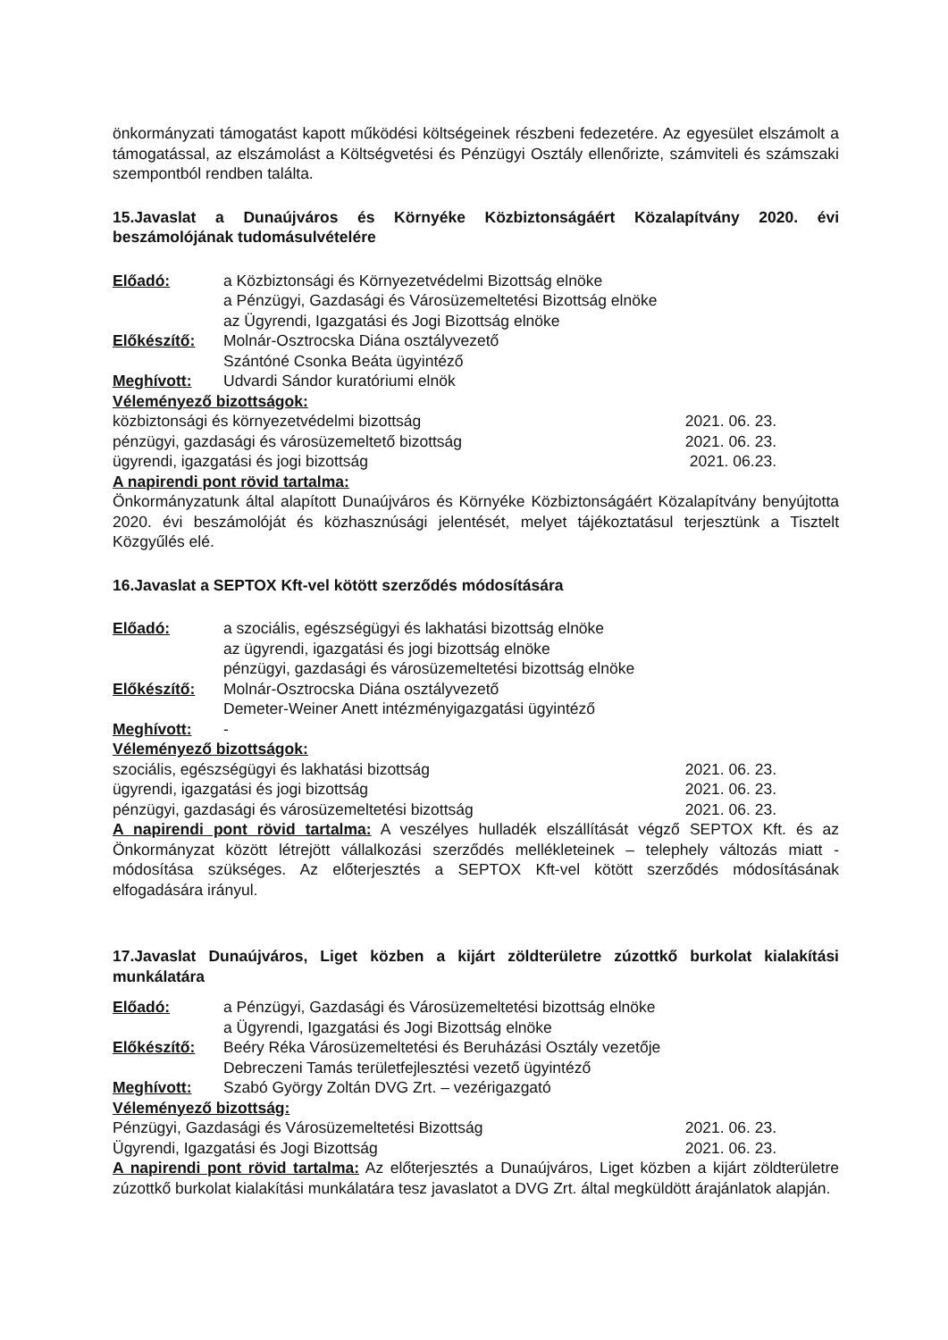önkormányzati támogatást kapott működési költségeinek részbeni fedezetére. Az egyesület elszámolt a támogatással, az elszámolást a Költségvetési és Pénzügyi Osztály ellenőrizte, számviteli és számszaki szempontból rendben találta.
15.Javaslat a Dunaújváros és Környéke Közbiztonságáért Közalapítvány 2020. évi beszámolójának tudomásulvételére
Előadó: a Közbiztonsági és Környezetvédelmi Bizottság elnöke
a Pénzügyi, Gazdasági és Városüzemeltetési Bizottság elnöke
az Ügyrendi, Igazgatási és Jogi Bizottság elnöke
Előkészítő: Molnár-Osztrocska Diána osztályvezető
Szántóné Csonka Beáta ügyintéző
Meghívott: Udvardi Sándor kuratóriumi elnök
Véleményező bizottságok:
közbiztonsági és környezetvédelmi bizottság 2021. 06. 23.
pénzügyi, gazdasági és városüzemeltető bizottság 2021. 06. 23.
ügyrendi, igazgatási és jogi bizottság 2021. 06.23.
A napirendi pont rövid tartalma:
Önkormányzatunk által alapított Dunaújváros és Környéke Közbiztonságáért Közalapítvány benyújtotta 2020. évi beszámolóját és közhasznúsági jelentését, melyet tájékoztatásul terjesztünk a Tisztelt Közgyűlés elé.
16.Javaslat a SEPTOX Kft-vel kötött szerződés módosítására
Előadó: a szociális, egészségügyi és lakhatási bizottság elnöke
az ügyrendi, igazgatási és jogi bizottság elnöke
pénzügyi, gazdasági és városüzemeltetési bizottság elnöke
Előkészítő: Molnár-Osztrocska Diána osztályvezető
Demeter-Weiner Anett intézményigazgatási ügyintéző
Meghívott: -
Véleményező bizottságok:
szociális, egészségügyi és lakhatási bizottság 2021. 06. 23.
ügyrendi, igazgatási és jogi bizottság 2021. 06. 23.
pénzügyi, gazdasági és városüzemeltetési bizottság 2021. 06. 23.
A napirendi pont rövid tartalma: A veszélyes hulladék elszállítását végző SEPTOX Kft. és az Önkormányzat között létrejött vállalkozási szerződés mellékleteinek – telephely változás miatt - módosítása szükséges. Az előterjesztés a SEPTOX Kft-vel kötött szerződés módosításának elfogadására irányul.
17.Javaslat Dunaújváros, Liget közben a kijárt zöldterületre zúzottkő burkolat kialakítási munkálatára
Előadó: a Pénzügyi, Gazdasági és Városüzemeltetési bizottság elnöke
a Ügyrendi, Igazgatási és Jogi Bizottság elnöke
Előkészítő: Beéry Réka Városüzemeltetési és Beruházási Osztály vezetője
Debreczeni Tamás területfejlesztési vezető ügyintéző
Meghívott: Szabó György Zoltán DVG Zrt. – vezérigazgató
Véleményező bizottság:
Pénzügyi, Gazdasági és Városüzemeltetési Bizottság 2021. 06. 23.
Ügyrendi, Igazgatási és Jogi Bizottság 2021. 06. 23.
A napirendi pont rövid tartalma: Az előterjesztés a Dunaújváros, Liget közben a kijárt zöldterületre zúzottkő burkolat kialakítási munkálatára tesz javaslatot a DVG Zrt. által megküldött árajánlatok alapján.